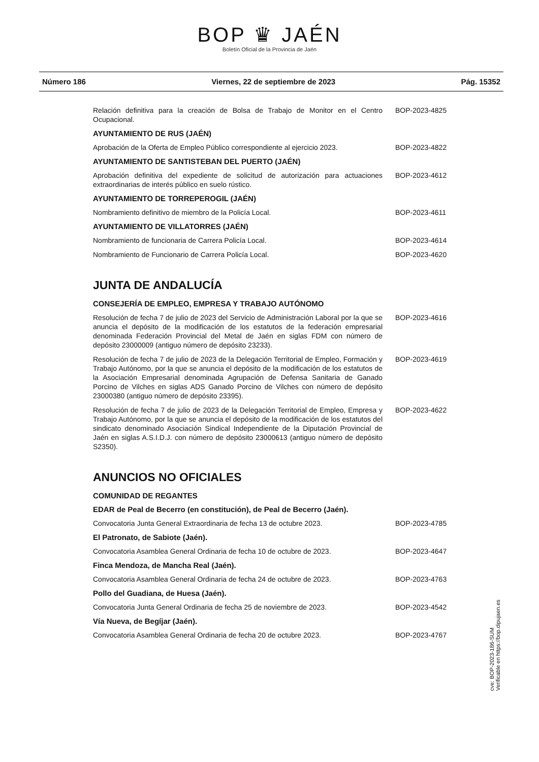BOP ♛ JAÉN
Boletín Oficial de la Provincia de Jaén
Número 186 Viernes, 22 de septiembre de 2023 Pág. 15352
Relación definitiva para la creación de Bolsa de Trabajo de Monitor en el Centro Ocupacional.
BOP-2023-4825
AYUNTAMIENTO DE RUS (JAÉN)
Aprobación de la Oferta de Empleo Público correspondiente al ejercicio 2023.
BOP-2023-4822
AYUNTAMIENTO DE SANTISTEBAN DEL PUERTO (JAÉN)
Aprobación definitiva del expediente de solicitud de autorización para actuaciones extraordinarias de interés público en suelo rústico.
BOP-2023-4612
AYUNTAMIENTO DE TORREPEROGIL (JAÉN)
Nombramiento definitivo de miembro de la Policía Local. BOP-2023-4611
AYUNTAMIENTO DE VILLATORRES (JAÉN)
Nombramiento de funcionaria de Carrera Policía Local. BOP-2023-4614
Nombramiento de Funcionario de Carrera Policía Local. BOP-2023-4620
JUNTA DE ANDALUCÍA
CONSEJERÍA DE EMPLEO, EMPRESA Y TRABAJO AUTÓNOMO
Resolución de fecha 7 de julio de 2023 del Servicio de Administración Laboral por la que se anuncia el depósito de la modificación de los estatutos de la federación empresarial denominada Federación Provincial del Metal de Jaén en siglas FDM con número de depósito 23000009 (antiguo número de depósito 23233).
BOP-2023-4616
Resolución de fecha 7 de julio de 2023 de la Delegación Territorial de Empleo, Formación y Trabajo Autónomo, por la que se anuncia el depósito de la modificación de los estatutos de la Asociación Empresarial denominada Agrupación de Defensa Sanitaria de Ganado Porcino de Vilches en siglas ADS Ganado Porcino de Vilches con número de depósito 23000380 (antiguo número de depósito 23395).
BOP-2023-4619
Resolución de fecha 7 de julio de 2023 de la Delegación Territorial de Empleo, Empresa y Trabajo Autónomo, por la que se anuncia el depósito de la modificación de los estatutos del sindicato denominado Asociación Sindical Independiente de la Diputación Provincial de Jaén en siglas A.S.I.D.J. con número de depósito 23000613 (antiguo número de depósito S2350).
BOP-2023-4622
ANUNCIOS NO OFICIALES
COMUNIDAD DE REGANTES
EDAR de Peal de Becerro (en constitución), de Peal de Becerro (Jaén).
Convocatoria Junta General Extraordinaria de fecha 13 de octubre 2023.
BOP-2023-4785
El Patronato, de Sabiote (Jaén).
Convocatoria Asamblea General Ordinaria de fecha 10 de octubre de 2023.
BOP-2023-4647
Finca Mendoza, de Mancha Real (Jaén).
Convocatoria Asamblea General Ordinaria de fecha 24 de octubre de 2023.
BOP-2023-4763
Pollo del Guadiana, de Huesa (Jaén).
Convocatoria Junta General Ordinaria de fecha 25 de noviembre de 2023.
BOP-2023-4542
Vía Nueva, de Begíjar (Jaén).
Convocatoria Asamblea General Ordinaria de fecha 20 de octubre 2023.
BOP-2023-4767
cve: BOP-2023-186-SUM
Verificable en https://bop.dipujaen.es